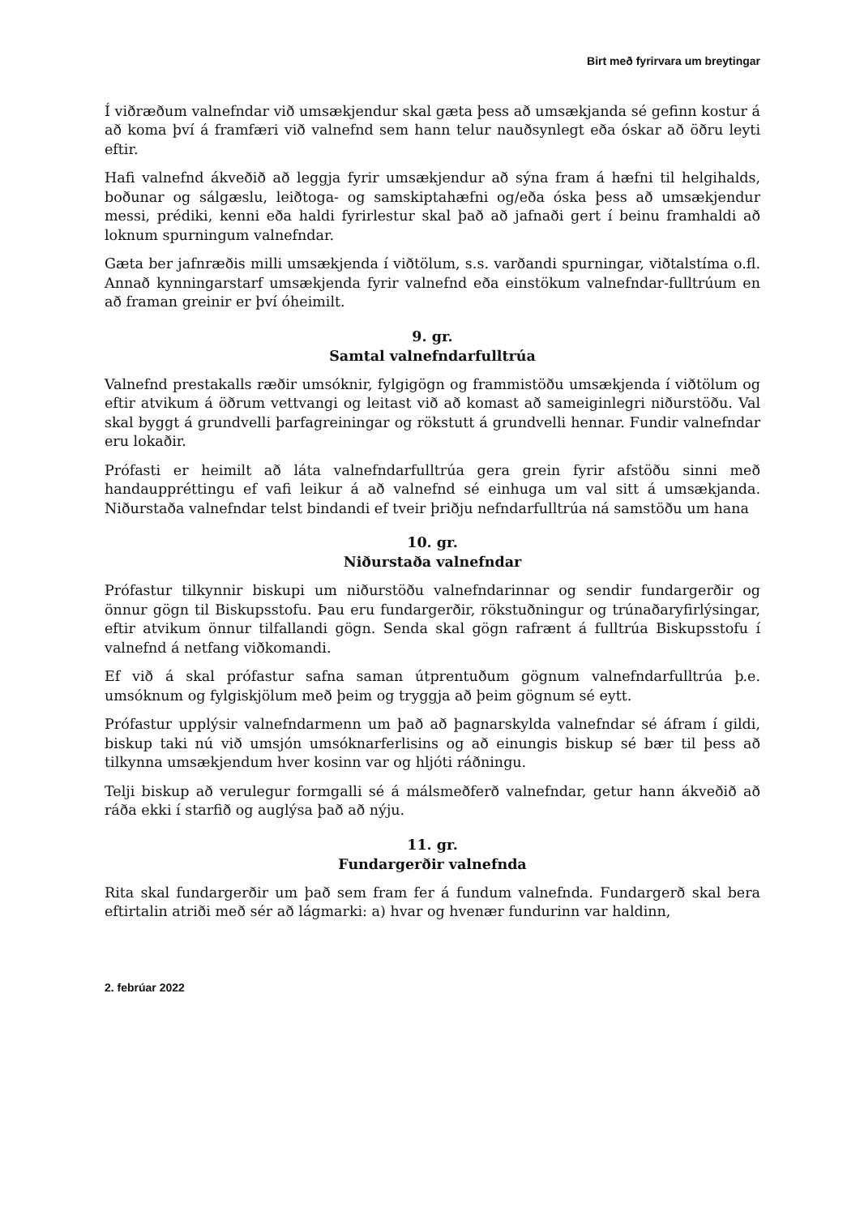Birt með fyrirvara um breytingar
Í viðræðum valnefndar við umsækjendur skal gæta þess að umsækjanda sé gefinn kostur á að koma því á framfæri við valnefnd sem hann telur nauðsynlegt eða óskar að öðru leyti eftir.
Hafi valnefnd ákveðið að leggja fyrir umsækjendur að sýna fram á hæfni til helgihalds, boðunar og sálgæslu, leiðtoga- og samskiptahæfni og/eða óska þess að umsækjendur messi, prédiki, kenni eða haldi fyrirlestur skal það að jafnaði gert í beinu framhaldi að loknum spurningum valnefndar.
Gæta ber jafnræðis milli umsækjenda í viðtölum, s.s. varðandi spurningar, viðtalstíma o.fl. Annað kynningarstarf umsækjenda fyrir valnefnd eða einstökum valnefndar-fulltrúum en að framan greinir er því óheimilt.
9. gr.
Samtal valnefndarfulltrúa
Valnefnd prestakalls ræðir umsóknir, fylgigögn og frammistöðu umsækjenda í viðtölum og eftir atvikum á öðrum vettvangi og leitast við að komast að sameiginlegri niðurstöðu. Val skal byggt á grundvelli þarfagreiningar og rökstutt á grundvelli hennar. Fundir valnefndar eru lokaðir.
Prófasti er heimilt að láta valnefndarfulltrúa gera grein fyrir afstöðu sinni með handauppréttingu ef vafi leikur á að valnefnd sé einhuga um val sitt á umsækjanda. Niðurstaða valnefndar telst bindandi ef tveir þriðju nefndarfulltrúa ná samstöðu um hana
10. gr.
Niðurstaða valnefndar
Prófastur tilkynnir biskupi um niðurstöðu valnefndarinnar og sendir fundargerðir og önnur gögn til Biskupsstofu. Þau eru fundargerðir, rökstuðningur og trúnaðaryfirlýsingar, eftir atvikum önnur tilfallandi gögn. Senda skal gögn rafrænt á fulltrúa Biskupsstofu í valnefnd á netfang viðkomandi.
Ef við á skal prófastur safna saman útprentuðum gögnum valnefndarfulltrúa þ.e. umsóknum og fylgiskjölum með þeim og tryggja að þeim gögnum sé eytt.
Prófastur upplýsir valnefndarmenn um það að þagnarskylda valnefndar sé áfram í gildi, biskup taki nú við umsjón umsóknarferlisins og að einungis biskup sé bær til þess að tilkynna umsækjendum hver kosinn var og hljóti ráðningu.
Telji biskup að verulegur formgalli sé á málsmeðferð valnefndar, getur hann ákveðið að ráða ekki í starfið og auglýsa það að nýju.
11. gr.
Fundargerðir valnefnda
Rita skal fundargerðir um það sem fram fer á fundum valnefnda. Fundargerð skal bera eftirtalin atriði með sér að lágmarki: a) hvar og hvenær fundurinn var haldinn,
2. febrúar 2022